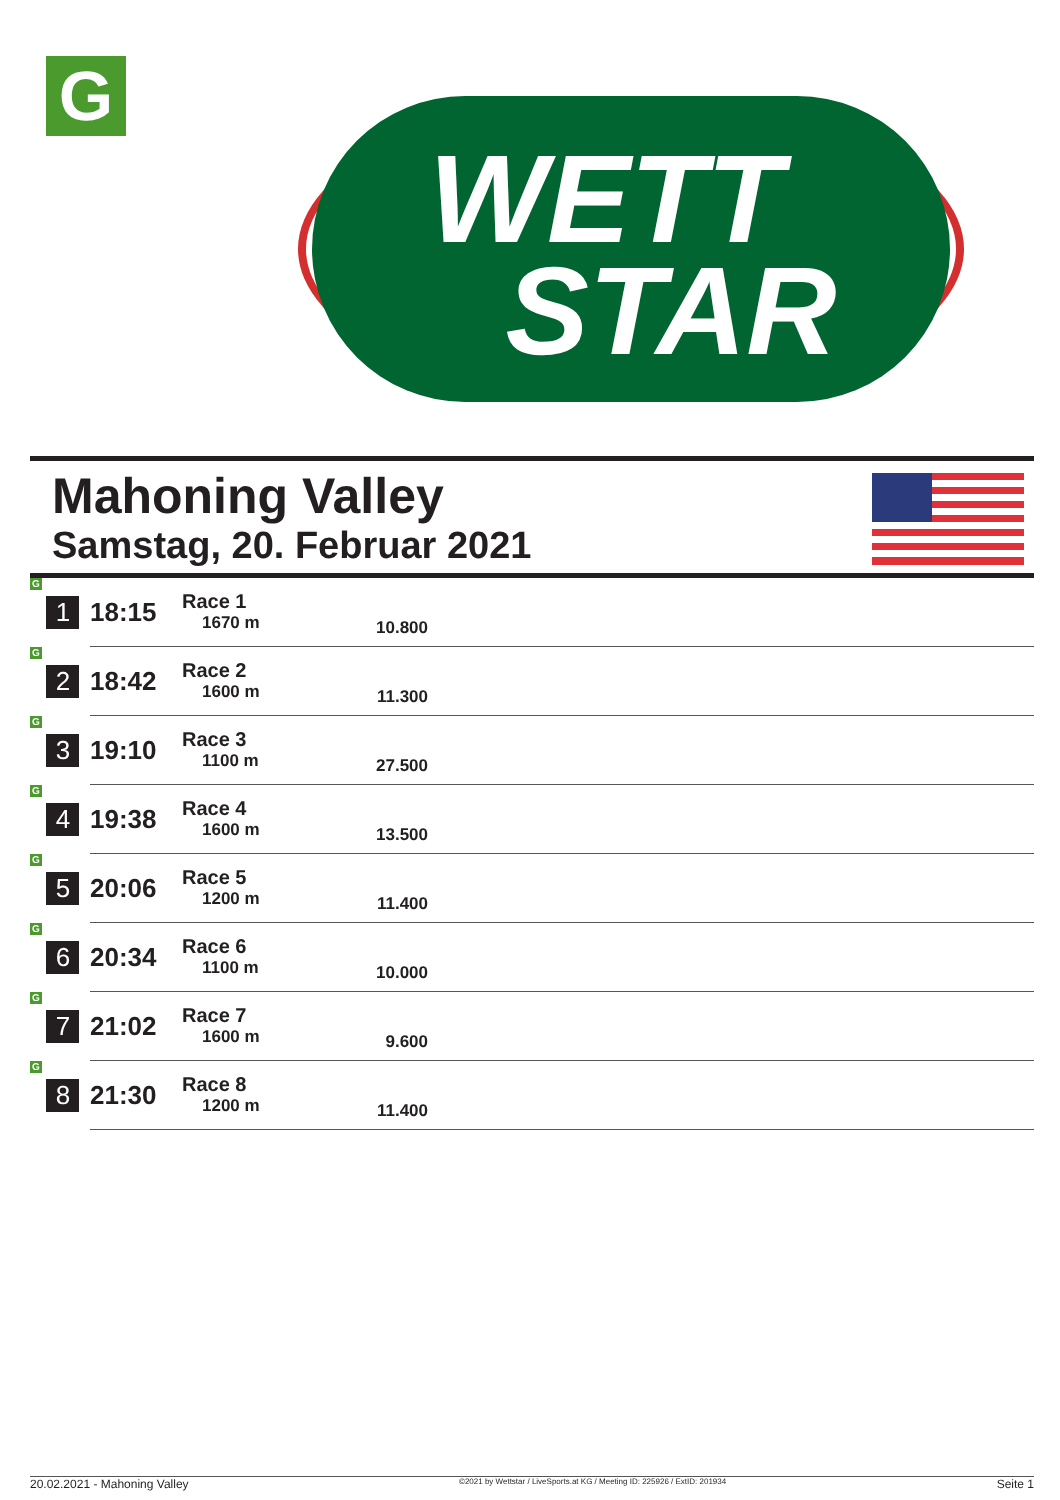G
WETT
STAR
Mahoning Valley
Samstag, 20. Februar 2021
| G 1 | 18:15 | Race 1 1670 m | 10.800 | |
| G 2 | 18:42 | Race 2 1600 m | 11.300 | |
| G 3 | 19:10 | Race 3 1100 m | 27.500 | |
| G 4 | 19:38 | Race 4 1600 m | 13.500 | |
| G 5 | 20:06 | Race 5 1200 m | 11.400 | |
| G 6 | 20:34 | Race 6 1100 m | 10.000 | |
| G 7 | 21:02 | Race 7 1600 m | 9.600 | |
| G 8 | 21:30 | Race 8 1200 m | 11.400 | |
20.02.2021 - Mahoning Valley ©2021 by Wettstar / LiveSports.at KG / Meeting ID: 225926 / ExtID: 201934 Seite 1